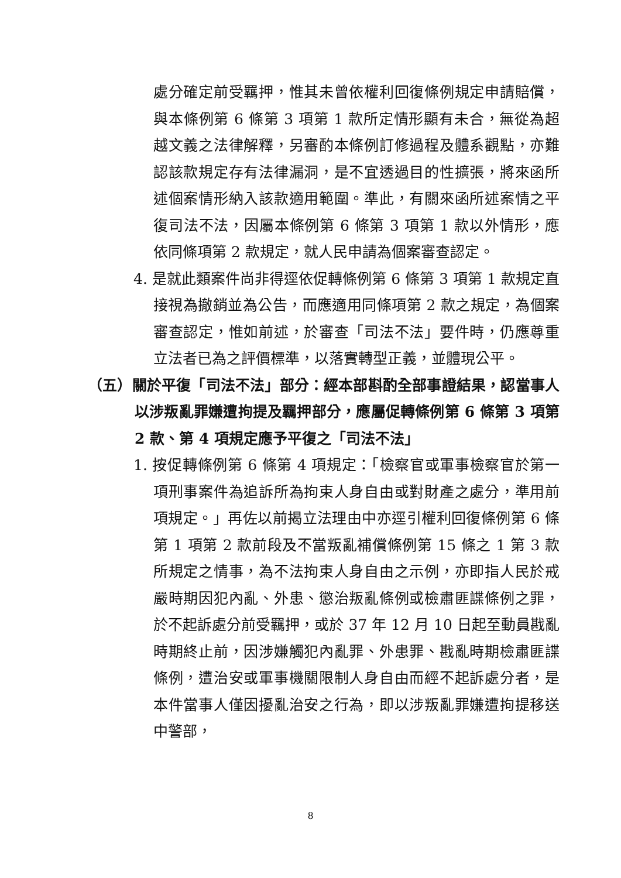處分確定前受羈押，惟其未曾依權利回復條例規定申請賠償，與本條例第 6 條第 3 項第 1 款所定情形顯有未合，無從為超越文義之法律解釋，另審酌本條例訂修過程及體系觀點，亦難認該款規定存有法律漏洞，是不宜透過目的性擴張，將來函所述個案情形納入該款適用範圍。準此，有關來函所述案情之平復司法不法，因屬本條例第 6 條第 3 項第 1 款以外情形，應依同條項第 2 款規定，就人民申請為個案審查認定。
4. 是就此類案件尚非得逕依促轉條例第 6 條第 3 項第 1 款規定直接視為撤銷並為公告，而應適用同條項第 2 款之規定，為個案審查認定，惟如前述，於審查「司法不法」要件時，仍應尊重立法者已為之評價標準，以落實轉型正義，並體現公平。
（五）關於平復「司法不法」部分：經本部斟酌全部事證結果，認當事人以涉叛亂罪嫌遭拘提及羈押部分，應屬促轉條例第 6 條第 3 項第 2 款、第 4 項規定應予平復之「司法不法」
1. 按促轉條例第 6 條第 4 項規定：「檢察官或軍事檢察官於第一項刑事案件為追訴所為拘束人身自由或對財產之處分，準用前項規定。」再佐以前揭立法理由中亦逕引權利回復條例第 6 條第 1 項第 2 款前段及不當叛亂補償條例第 15 條之 1 第 3 款所規定之情事，為不法拘束人身自由之示例，亦即指人民於戒嚴時期因犯內亂、外患、懲治叛亂條例或檢肅匪諜條例之罪，於不起訴處分前受羈押，或於 37 年 12 月 10 日起至動員戡亂時期終止前，因涉嫌觸犯內亂罪、外患罪、戡亂時期檢肅匪諜條例，遭治安或軍事機關限制人身自由而經不起訴處分者，是本件當事人僅因擾亂治安之行為，即以涉叛亂罪嫌遭拘提移送中警部，
8